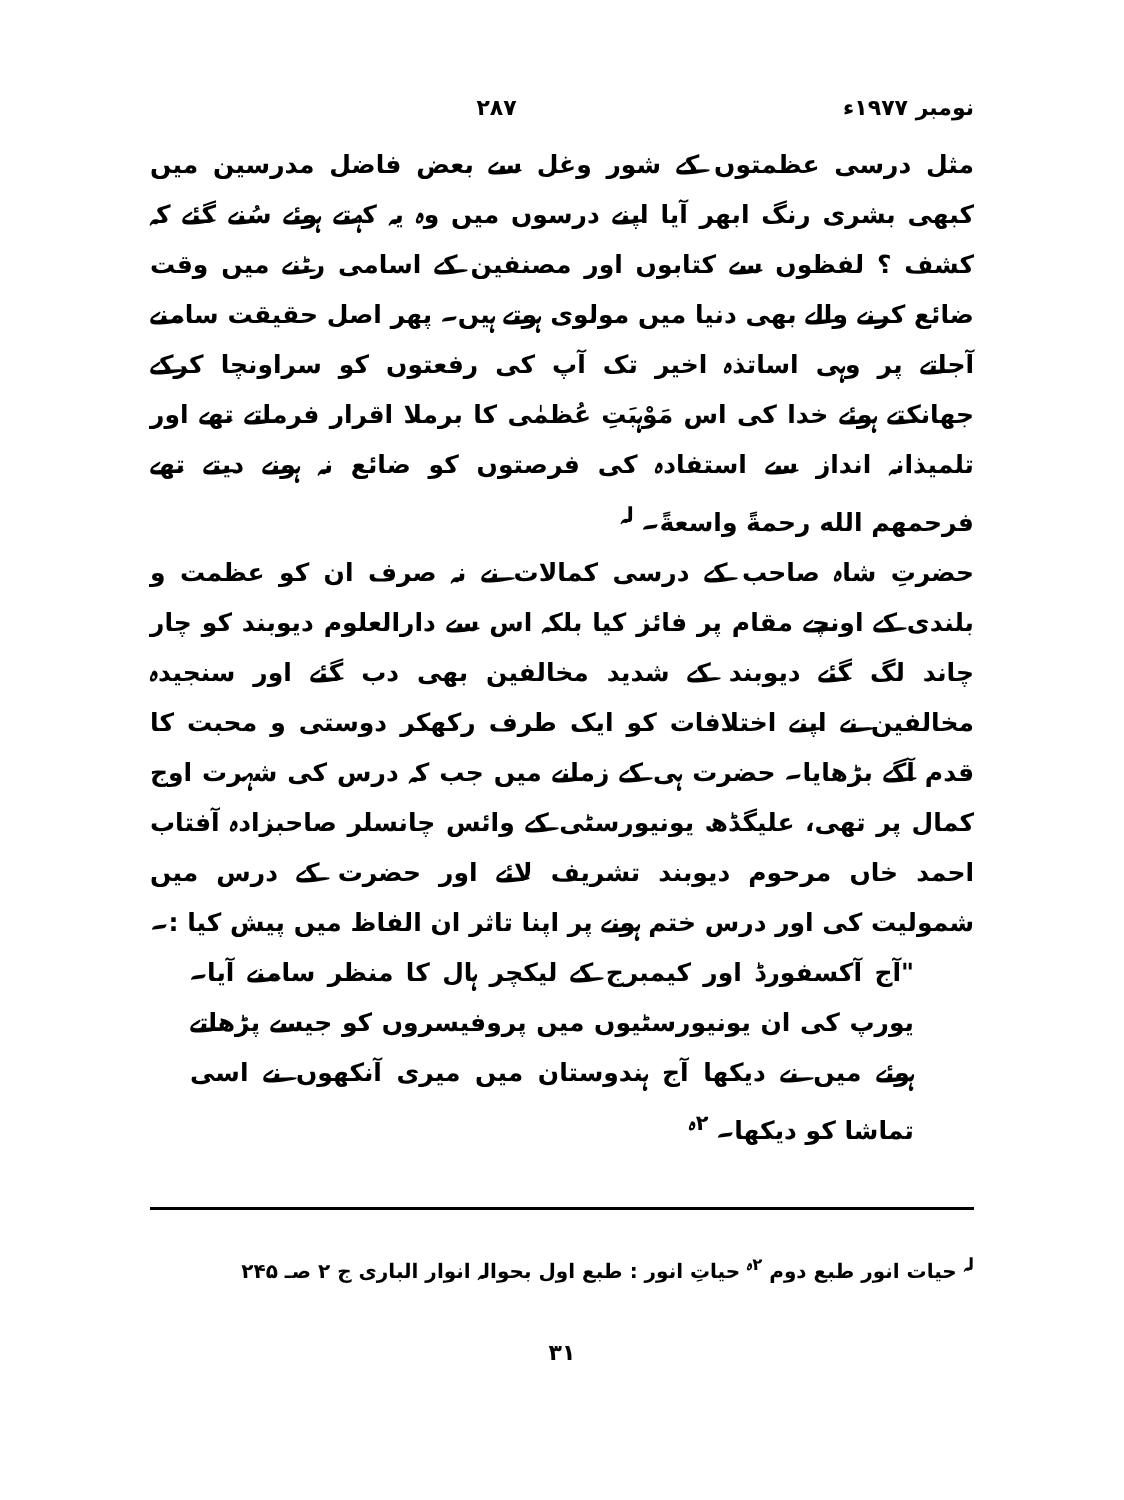نومبر ۱۹۷۷ء ۲۸۷
مثل درسی عظمتوں کے شور وغل سے بعض فاضل مدرسین میں کبھی بشری رنگ ابھر آیا اپنے درسوں میں وہ یہ کہتے ہوئے سُنے گئے کہ کشف ؟ لفظوں سے کتابوں اور مصنفین کے اسامی رٹنے میں وقت ضائع کرنے والے بھی دنیا میں مولوی ہوتے ہیں۔ پھر اصل حقیقت سامنے آجاتے پر وہی اساتذہ اخیر تک آپ کی رفعتوں کو سراونچا کرکے جھانکتے ہوئے خدا کی اس مَوْہبَتِ عُظمٰی کا برملا اقرار فرماتے تھے اور تلمیذانہ انداز سے استفادہ کی فرصتوں کو ضائع نہ ہونے دیتے تھے فرحمهم الله رحمةً واسعةً۔ <sup>لہ</sup>
حضرتِ شاہ صاحب کے درسی کمالات نے نہ صرف ان کو عظمت و بلندی کے اونچے مقام پر فائز کیا بلکہ اس سے دارالعلوم دیوبند کو چار چاند لگ گئے دیوبند کے شدید مخالفین بھی دب گئے اور سنجیدہ مخالفین نے اپنے اختلافات کو ایک طرف رکھکر دوستی و محبت کا قدم آگے بڑھایا۔ حضرت ہی کے زمانے میں جب کہ درس کی شہرت اوج کمال پر تھی، علیگڈھ یونیورسٹی کے وائس چانسلر صاحبزادہ آفتاب احمد خاں مرحوم دیوبند تشریف لائے اور حضرت کے درس میں شمولیت کی اور درس ختم ہونے پر اپنا تاثر ان الفاظ میں پیش کیا :۔
"آج آکسفورڈ اور کیمبرج کے لیکچر ہال کا منظر سامنے آیا۔ یورپ کی ان یونیورسٹیوں میں پروفیسروں کو جیسے پڑھاتے ہوئے میں نے دیکھا آج ہندوستان میں میری آنکھوں نے اسی تماشا کو دیکھا۔ <sup>۲ہ</sup>
<sup>لہ</sup> حیات انور طبع دوم <sup>۲ہ</sup> حیاتِ انور : طبع اول بحوالہ انوار الباری ج ۲ صـ ۲۴۵
۳۱